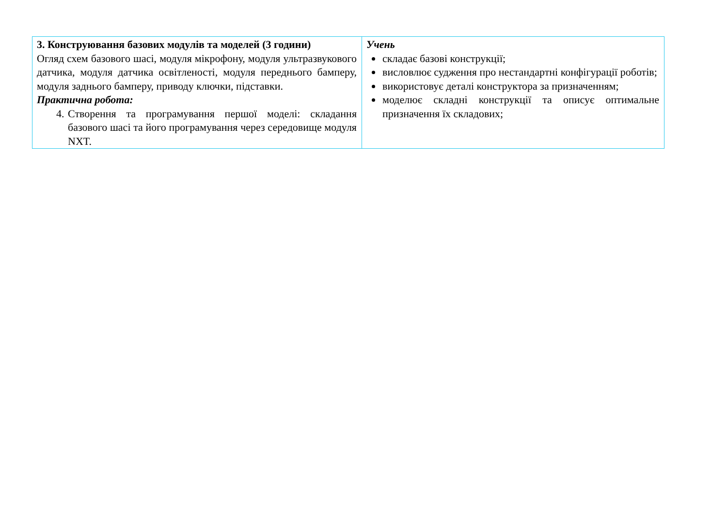| 3. Конструювання базових модулів та моделей (3 години) Огляд схем базового шасі, модуля мікрофону, модуля ультразвукового датчика, модуля датчика освітленості, модуля переднього бамперу, модуля заднього бамперу, приводу ключки, підставки. Практична робота: 4. Створення та програмування першої моделі: складання базового шасі та його програмування через середовище модуля NXT. | Учень складає базові конструкції; висловлює судження про нестандартні конфігурації роботів; використовує деталі конструктора за призначенням; моделює складні конструкції та описує оптимальне призначення їх складових; |